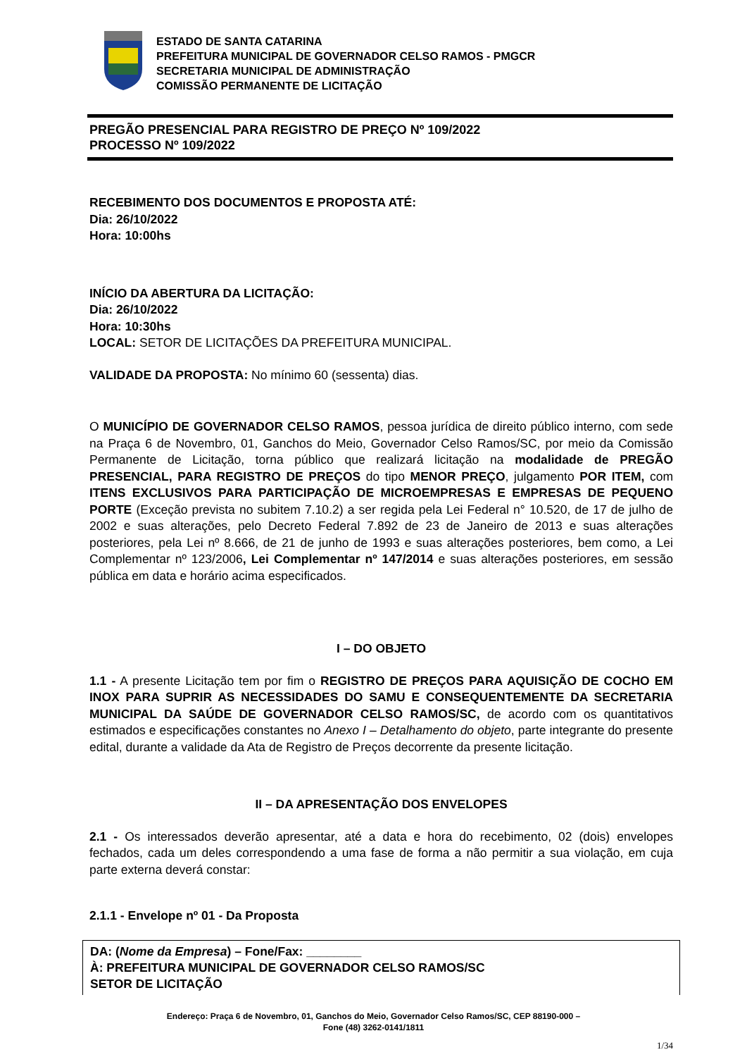ESTADO DE SANTA CATARINA
PREFEITURA MUNICIPAL DE GOVERNADOR CELSO RAMOS - PMGCR
SECRETARIA MUNICIPAL DE ADMINISTRAÇÃO
COMISSÃO PERMANENTE DE LICITAÇÃO
PREGÃO PRESENCIAL PARA REGISTRO DE PREÇO Nº 109/2022
PROCESSO Nº 109/2022
RECEBIMENTO DOS DOCUMENTOS E PROPOSTA ATÉ:
Dia: 26/10/2022
Hora: 10:00hs
INÍCIO DA ABERTURA DA LICITAÇÃO:
Dia: 26/10/2022
Hora: 10:30hs
LOCAL: SETOR DE LICITAÇÕES DA PREFEITURA MUNICIPAL.
VALIDADE DA PROPOSTA: No mínimo 60 (sessenta) dias.
O MUNICÍPIO DE GOVERNADOR CELSO RAMOS, pessoa jurídica de direito público interno, com sede na Praça 6 de Novembro, 01, Ganchos do Meio, Governador Celso Ramos/SC, por meio da Comissão Permanente de Licitação, torna público que realizará licitação na modalidade de PREGÃO PRESENCIAL, PARA REGISTRO DE PREÇOS do tipo MENOR PREÇO, julgamento POR ITEM, com ITENS EXCLUSIVOS PARA PARTICIPAÇÃO DE MICROEMPRESAS E EMPRESAS DE PEQUENO PORTE (Exceção prevista no subitem 7.10.2) a ser regida pela Lei Federal n° 10.520, de 17 de julho de 2002 e suas alterações, pelo Decreto Federal 7.892 de 23 de Janeiro de 2013 e suas alterações posteriores, pela Lei nº 8.666, de 21 de junho de 1993 e suas alterações posteriores, bem como, a Lei Complementar nº 123/2006, Lei Complementar nº 147/2014 e suas alterações posteriores, em sessão pública em data e horário acima especificados.
I – DO OBJETO
1.1 - A presente Licitação tem por fim o REGISTRO DE PREÇOS PARA AQUISIÇÃO DE COCHO EM INOX PARA SUPRIR AS NECESSIDADES DO SAMU E CONSEQUENTEMENTE DA SECRETARIA MUNICIPAL DA SAÚDE DE GOVERNADOR CELSO RAMOS/SC, de acordo com os quantitativos estimados e especificações constantes no Anexo I – Detalhamento do objeto, parte integrante do presente edital, durante a validade da Ata de Registro de Preços decorrente da presente licitação.
II – DA APRESENTAÇÃO DOS ENVELOPES
2.1 - Os interessados deverão apresentar, até a data e hora do recebimento, 02 (dois) envelopes fechados, cada um deles correspondendo a uma fase de forma a não permitir a sua violação, em cuja parte externa deverá constar:
2.1.1 - Envelope nº 01 - Da Proposta
DA: (Nome da Empresa) – Fone/Fax: ________
À: PREFEITURA MUNICIPAL DE GOVERNADOR CELSO RAMOS/SC
SETOR DE LICITAÇÃO
Endereço: Praça 6 de Novembro, 01, Ganchos do Meio, Governador Celso Ramos/SC, CEP 88190-000 –
Fone (48) 3262-0141/1811
1/34